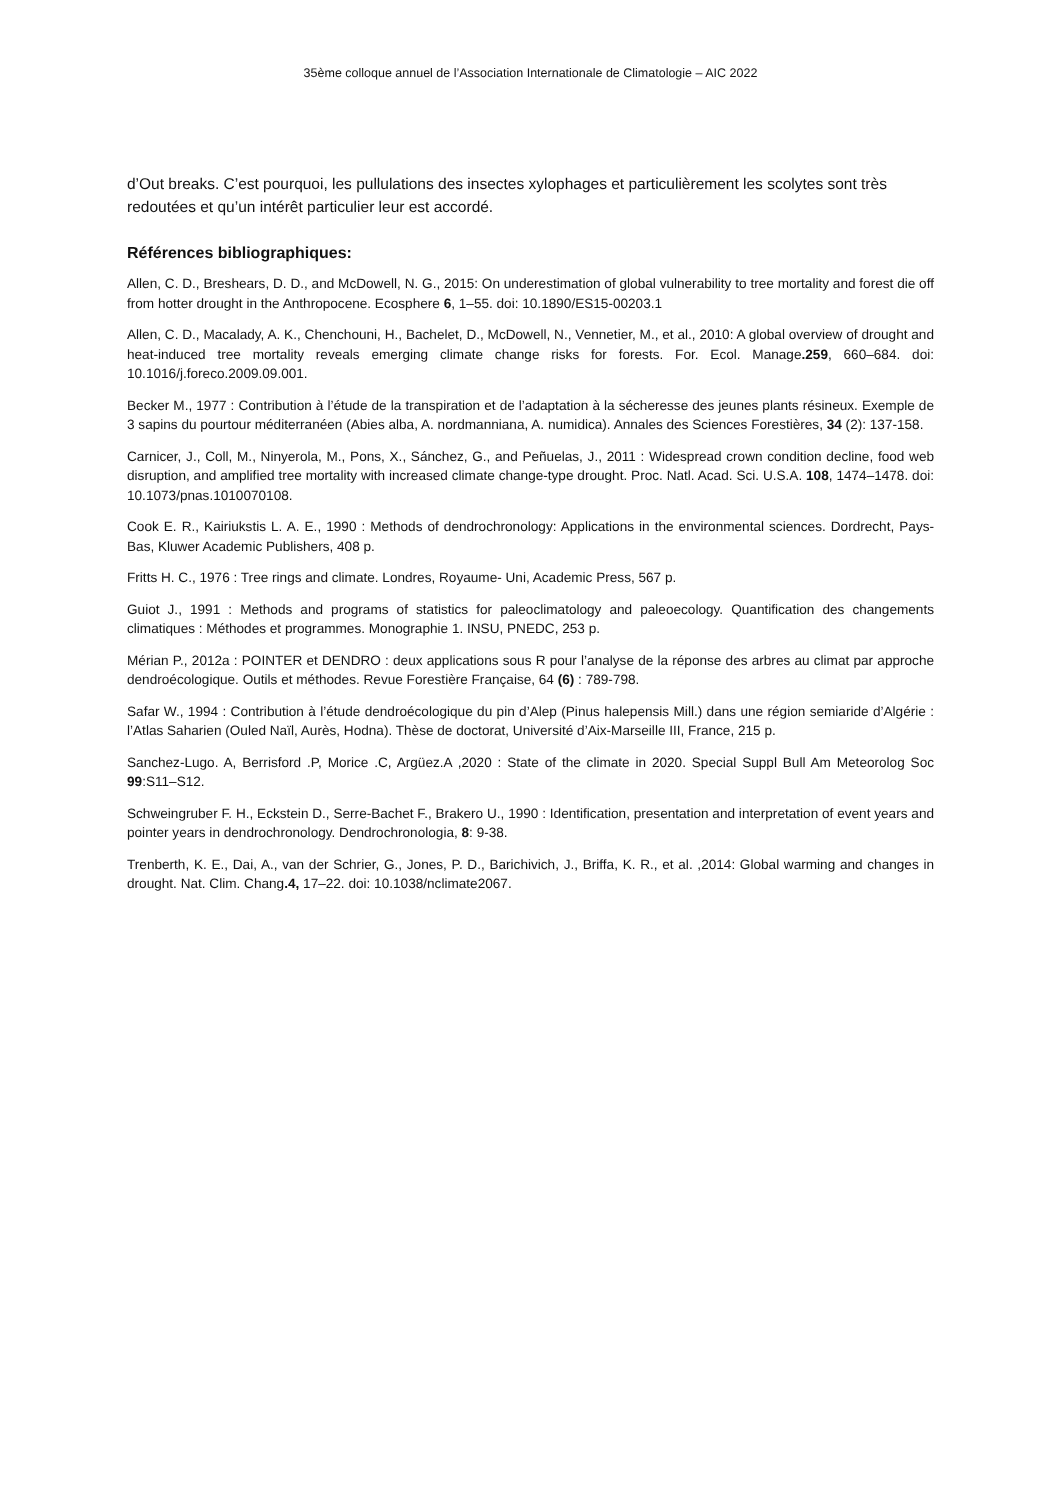35ème colloque annuel de l’Association Internationale de Climatologie – AIC 2022
d’Out breaks. C’est pourquoi, les pullulations des insectes xylophages et particulièrement les scolytes sont très redoutées et qu’un intérêt particulier leur est accordé.
Références bibliographiques:
Allen, C. D., Breshears, D. D., and McDowell, N. G., 2015: On underestimation of global vulnerability to tree mortality and forest die off from hotter drought in the Anthropocene. Ecosphere 6, 1–55. doi: 10.1890/ES15-00203.1
Allen, C. D., Macalady, A. K., Chenchouni, H., Bachelet, D., McDowell, N., Vennetier, M., et al., 2010: A global overview of drought and heat-induced tree mortality reveals emerging climate change risks for forests. For. Ecol. Manage.259, 660–684. doi: 10.1016/j.foreco.2009.09.001.
Becker M., 1977 : Contribution à l’étude de la transpiration et de l’adaptation à la sécheresse des jeunes plants résineux. Exemple de 3 sapins du pourtour méditerranéen (Abies alba, A. nordmanniana, A. numidica). Annales des Sciences Forestières, 34 (2): 137-158.
Carnicer, J., Coll, M., Ninyerola, M., Pons, X., Sánchez, G., and Peñuelas, J., 2011 : Widespread crown condition decline, food web disruption, and amplified tree mortality with increased climate change-type drought. Proc. Natl. Acad. Sci. U.S.A. 108, 1474–1478. doi: 10.1073/pnas.1010070108.
Cook E. R., Kairiukstis L. A. E., 1990 : Methods of dendrochronology: Applications in the environmental sciences. Dordrecht, Pays-Bas, Kluwer Academic Publishers, 408 p.
Fritts H. C., 1976 : Tree rings and climate. Londres, Royaume- Uni, Academic Press, 567 p.
Guiot J., 1991 : Methods and programs of statistics for paleoclimatology and paleoecology. Quantification des changements climatiques : Méthodes et programmes. Monographie 1. INSU, PNEDC, 253 p.
Mérian P., 2012a : POINTER et DENDRO : deux applications sous R pour l’analyse de la réponse des arbres au climat par approche dendroécologique. Outils et méthodes. Revue Forestière Française, 64 (6) : 789-798.
Safar W., 1994 : Contribution à l’étude dendroécologique du pin d’Alep (Pinus halepensis Mill.) dans une région semiaride d’Algérie : l’Atlas Saharien (Ouled Naïl, Aurès, Hodna). Thèse de doctorat, Université d’Aix-Marseille III, France, 215 p.
Sanchez-Lugo. A, Berrisford .P, Morice .C, Argüez.A ,2020 : State of the climate in 2020. Special Suppl Bull Am Meteorolog Soc 99:S11–S12.
Schweingruber F. H., Eckstein D., Serre-Bachet F., Brakero U., 1990 : Identification, presentation and interpretation of event years and pointer years in dendrochronology. Dendrochronologia, 8: 9-38.
Trenberth, K. E., Dai, A., van der Schrier, G., Jones, P. D., Barichivich, J., Briffa, K. R., et al. ,2014: Global warming and changes in drought. Nat. Clim. Chang.4, 17–22. doi: 10.1038/nclimate2067.